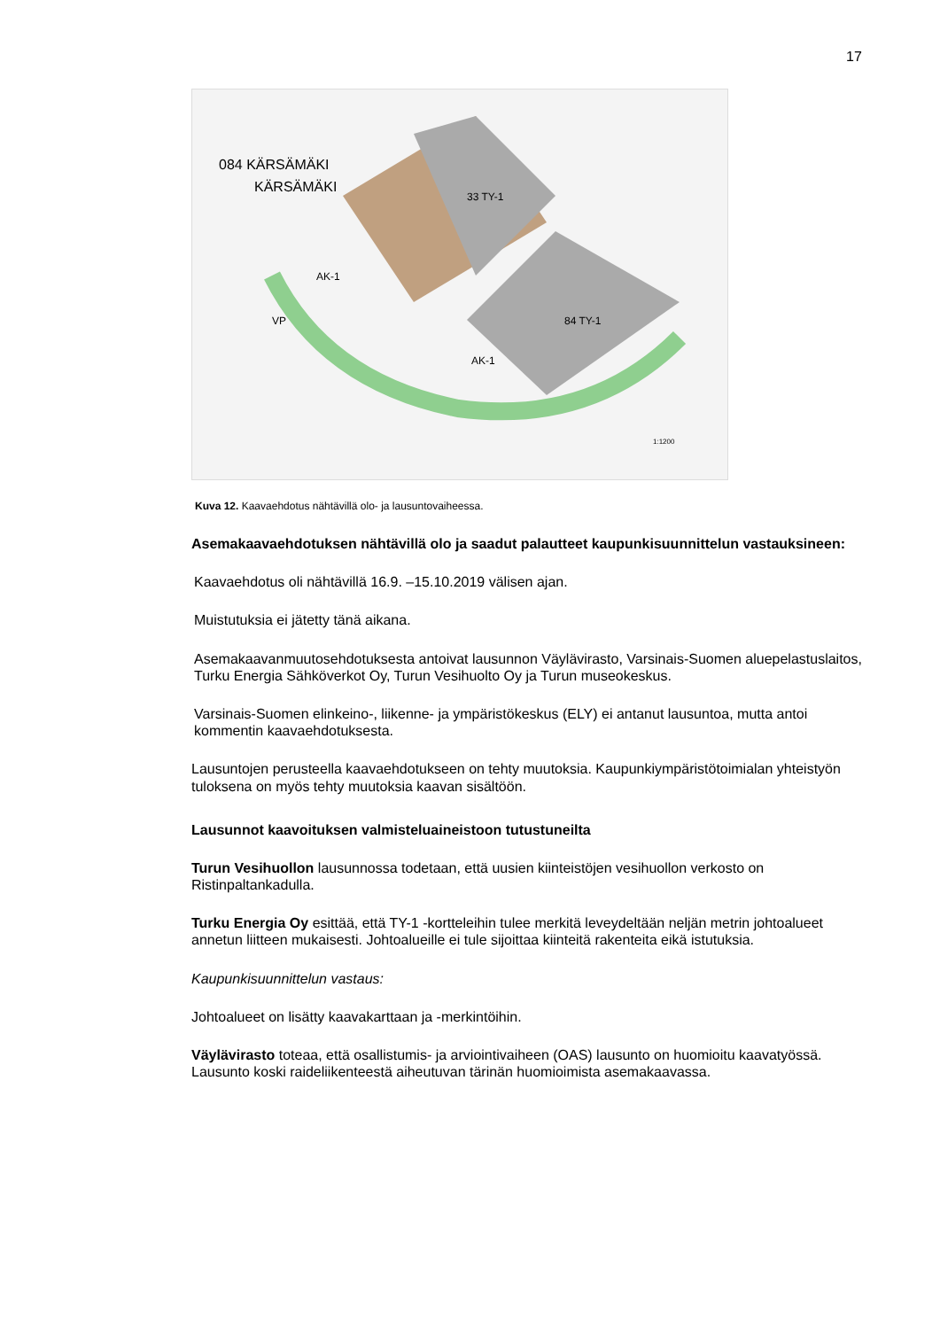17
084 KÄRSÄMÄKI
KÄRSÄMÄKI
33 TY-1
84 TY-1
AK-1
AK-1
VP
1:1200
Kuva 12. Kaavaehdotus nähtävillä olo- ja lausuntovaiheessa.
Asemakaavaehdotuksen nähtävillä olo ja saadut palautteet kaupunkisuunnittelun vastauksineen:
Kaavaehdotus oli nähtävillä 16.9. –15.10.2019 välisen ajan.
Muistutuksia ei jätetty tänä aikana.
Asemakaavanmuutosehdotuksesta antoivat lausunnon Väylävirasto, Varsinais-Suomen aluepelastuslaitos, Turku Energia Sähköverkot Oy, Turun Vesihuolto Oy ja Turun museokeskus.
Varsinais-Suomen elinkeino-, liikenne- ja ympäristökeskus (ELY) ei antanut lausuntoa, mutta antoi kommentin kaavaehdotuksesta.
Lausuntojen perusteella kaavaehdotukseen on tehty muutoksia. Kaupunkiympäristötoimialan yhteistyön tuloksena on myös tehty muutoksia kaavan sisältöön.
Lausunnot kaavoituksen valmisteluaineistoon tutustuneilta
Turun Vesihuollon lausunnossa todetaan, että uusien kiinteistöjen vesihuollon verkosto on Ristinpaltankadulla.
Turku Energia Oy esittää, että TY-1 -kortteleihin tulee merkitä leveydeltään neljän metrin johtoalueet annetun liitteen mukaisesti. Johtoalueille ei tule sijoittaa kiinteitä rakenteita eikä istutuksia.
Kaupunkisuunnittelun vastaus:
Johtoalueet on lisätty kaavakarttaan ja -merkintöihin.
Väylävirasto toteaa, että osallistumis- ja arviointivaiheen (OAS) lausunto on huomioitu kaavatyössä. Lausunto koski raideliikenteestä aiheutuvan tärinän huomioimista asemakaavassa.